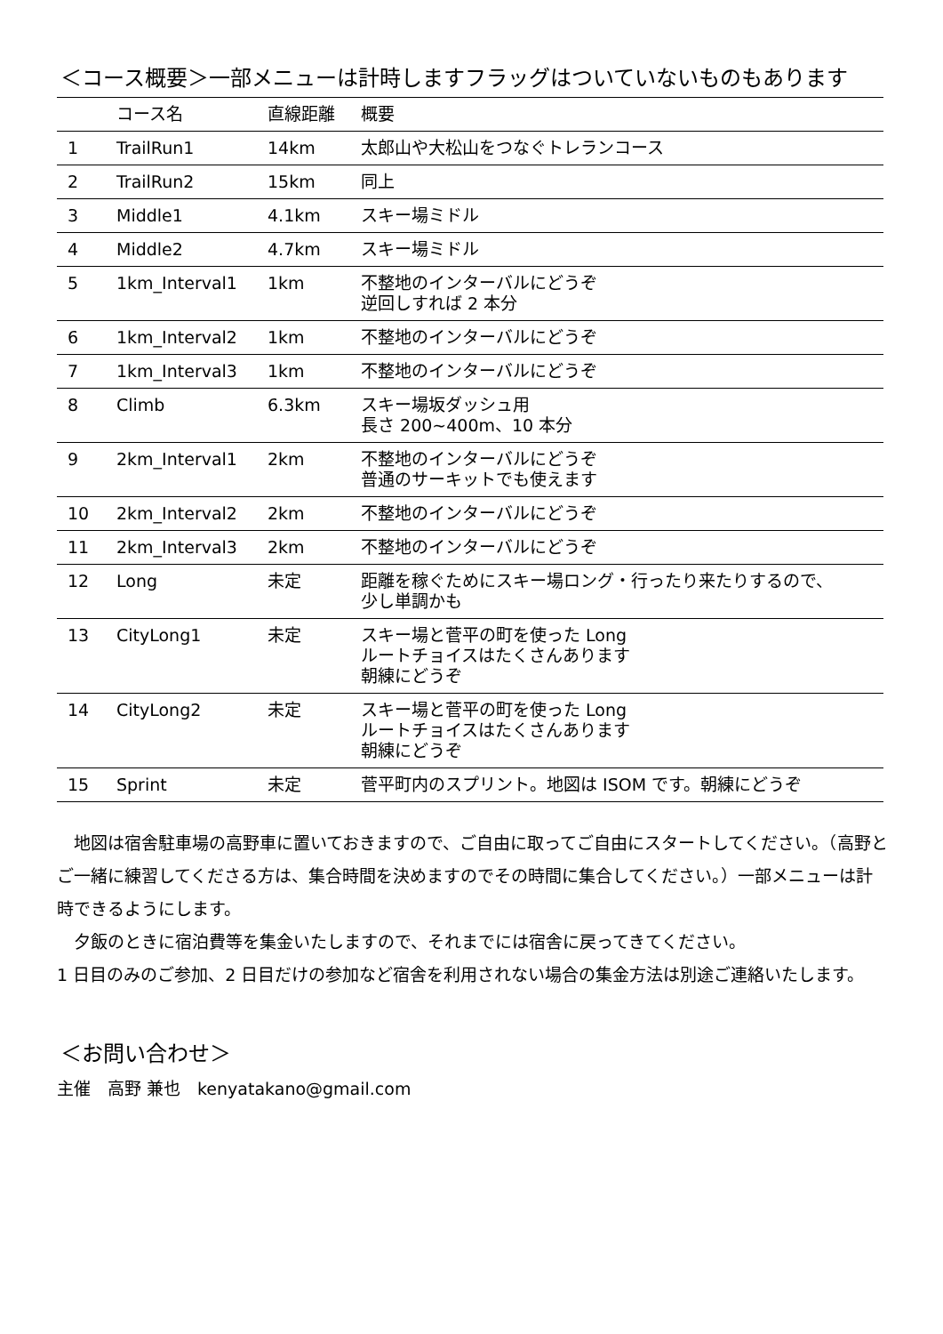＜コース概要＞一部メニューは計時しますフラッグはついていないものもあります
| | コース名 | 直線距離 | 概要 |
| --- | --- | --- | --- |
| 1 | TrailRun1 | 14km | 太郎山や大松山をつなぐトレランコース |
| 2 | TrailRun2 | 15km | 同上 |
| 3 | Middle1 | 4.1km | スキー場ミドル |
| 4 | Middle2 | 4.7km | スキー場ミドル |
| 5 | 1km_Interval1 | 1km | 不整地のインターバルにどうぞ 逆回しすれば 2 本分 |
| 6 | 1km_Interval2 | 1km | 不整地のインターバルにどうぞ |
| 7 | 1km_Interval3 | 1km | 不整地のインターバルにどうぞ |
| 8 | Climb | 6.3km | スキー場坂ダッシュ用 長さ 200~400m、10 本分 |
| 9 | 2km_Interval1 | 2km | 不整地のインターバルにどうぞ 普通のサーキットでも使えます |
| 10 | 2km_Interval2 | 2km | 不整地のインターバルにどうぞ |
| 11 | 2km_Interval3 | 2km | 不整地のインターバルにどうぞ |
| 12 | Long | 未定 | 距離を稼ぐためにスキー場ロング・行ったり来たりするので、 少し単調かも |
| 13 | CityLong1 | 未定 | スキー場と菅平の町を使った Long ルートチョイスはたくさんあります 朝練にどうぞ |
| 14 | CityLong2 | 未定 | スキー場と菅平の町を使った Long ルートチョイスはたくさんあります 朝練にどうぞ |
| 15 | Sprint | 未定 | 菅平町内のスプリント。地図は ISOM です。朝練にどうぞ |
　地図は宿舎駐車場の高野車に置いておきますので、ご自由に取ってご自由にスタートしてください。（高野とご一緒に練習してくださる方は、集合時間を決めますのでその時間に集合してください。）一部メニューは計時できるようにします。
　夕飯のときに宿泊費等を集金いたしますので、それまでには宿舎に戻ってきてください。
1 日目のみのご参加、2 日目だけの参加など宿舎を利用されない場合の集金方法は別途ご連絡いたします。
＜お問い合わせ＞
主催　高野 兼也　kenyatakano@gmail.com